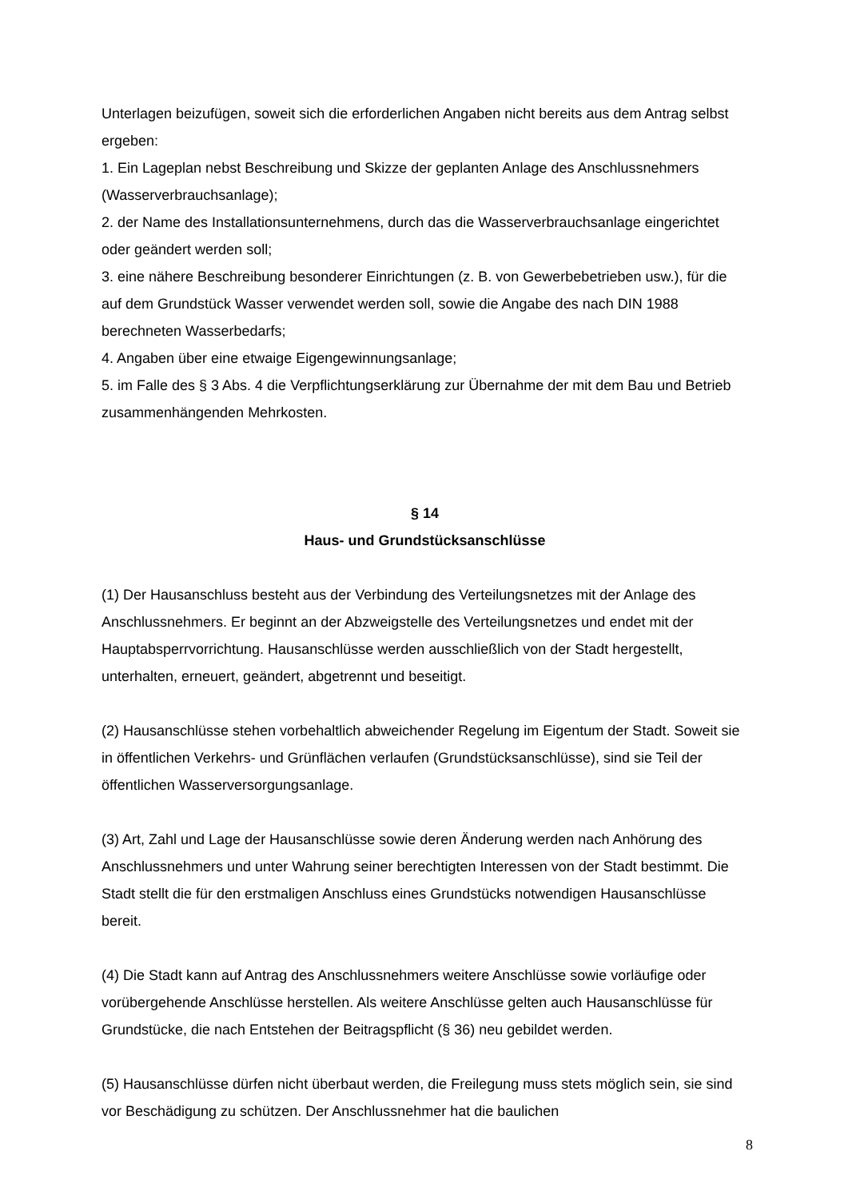Unterlagen beizufügen, soweit sich die erforderlichen Angaben nicht bereits aus dem Antrag selbst ergeben:
1. Ein Lageplan nebst Beschreibung und Skizze der geplanten Anlage des Anschlussnehmers (Wasserverbrauchsanlage);
2. der Name des Installationsunternehmens, durch das die Wasserverbrauchsanlage eingerichtet oder geändert werden soll;
3. eine nähere Beschreibung besonderer Einrichtungen (z. B. von Gewerbebetrieben usw.), für die auf dem Grundstück Wasser verwendet werden soll, sowie die Angabe des nach DIN 1988 berechneten Wasserbedarfs;
4. Angaben über eine etwaige Eigengewinnungsanlage;
5. im Falle des § 3 Abs. 4 die Verpflichtungserklärung zur Übernahme der mit dem Bau und Betrieb zusammenhängenden Mehrkosten.
§ 14
Haus- und Grundstücksanschlüsse
(1) Der Hausanschluss besteht aus der Verbindung des Verteilungsnetzes mit der Anlage des Anschlussnehmers. Er beginnt an der Abzweigstelle des Verteilungsnetzes und endet mit der Hauptabsperrvorrichtung. Hausanschlüsse werden ausschließlich von der Stadt hergestellt, unterhalten, erneuert, geändert, abgetrennt und beseitigt.
(2) Hausanschlüsse stehen vorbehaltlich abweichender Regelung im Eigentum der Stadt. Soweit sie in öffentlichen Verkehrs- und Grünflächen verlaufen (Grundstücksanschlüsse), sind sie Teil der öffentlichen Wasserversorgungsanlage.
(3) Art, Zahl und Lage der Hausanschlüsse sowie deren Änderung werden nach Anhörung des Anschlussnehmers und unter Wahrung seiner berechtigten Interessen von der Stadt bestimmt. Die Stadt stellt die für den erstmaligen Anschluss eines Grundstücks notwendigen Hausanschlüsse bereit.
(4) Die Stadt kann auf Antrag des Anschlussnehmers weitere Anschlüsse sowie vorläufige oder vorübergehende Anschlüsse herstellen. Als weitere Anschlüsse gelten auch Hausanschlüsse für Grundstücke, die nach Entstehen der Beitragspflicht (§ 36) neu gebildet werden.
(5) Hausanschlüsse dürfen nicht überbaut werden, die Freilegung muss stets möglich sein, sie sind vor Beschädigung zu schützen. Der Anschlussnehmer hat die baulichen
8